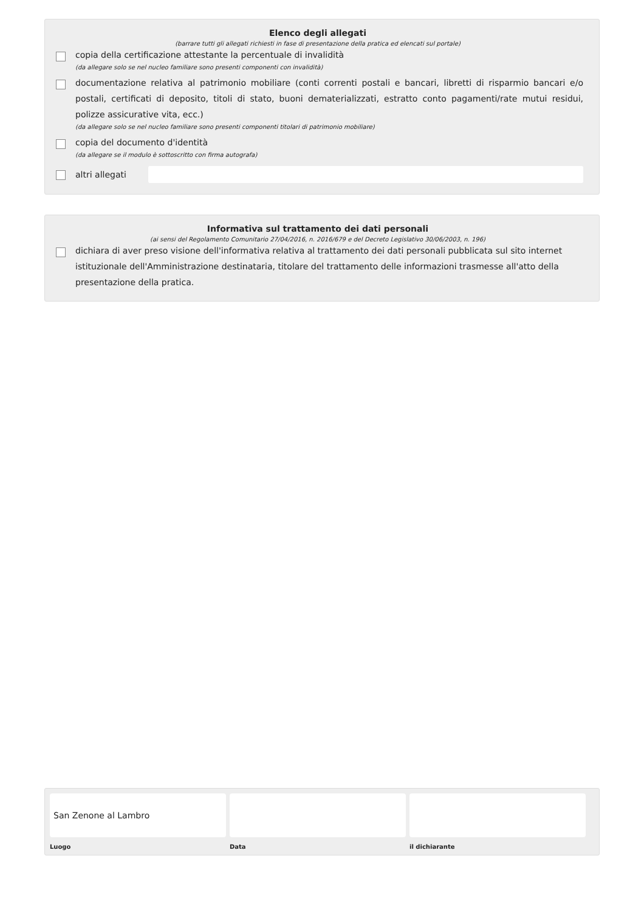Elenco degli allegati
(barrare tutti gli allegati richiesti in fase di presentazione della pratica ed elencati sul portale)
copia della certificazione attestante la percentuale di invalidità
(da allegare solo se nel nucleo familiare sono presenti componenti con invalidità)
documentazione relativa al patrimonio mobiliare (conti correnti postali e bancari, libretti di risparmio bancari e/o postali, certificati di deposito, titoli di stato, buoni dematerializzati, estratto conto pagamenti/rate mutui residui, polizze assicurative vita, ecc.)
(da allegare solo se nel nucleo familiare sono presenti componenti titolari di patrimonio mobiliare)
copia del documento d'identità
(da allegare se il modulo è sottoscritto con firma autografa)
altri allegati
Informativa sul trattamento dei dati personali
(ai sensi del Regolamento Comunitario 27/04/2016, n. 2016/679 e del Decreto Legislativo 30/06/2003, n. 196)
dichiara di aver preso visione dell'informativa relativa al trattamento dei dati personali pubblicata sul sito internet istituzionale dell'Amministrazione destinataria, titolare del trattamento delle informazioni trasmesse all'atto della presentazione della pratica.
San Zenone al Lambro
Luogo
Data il dichiarante